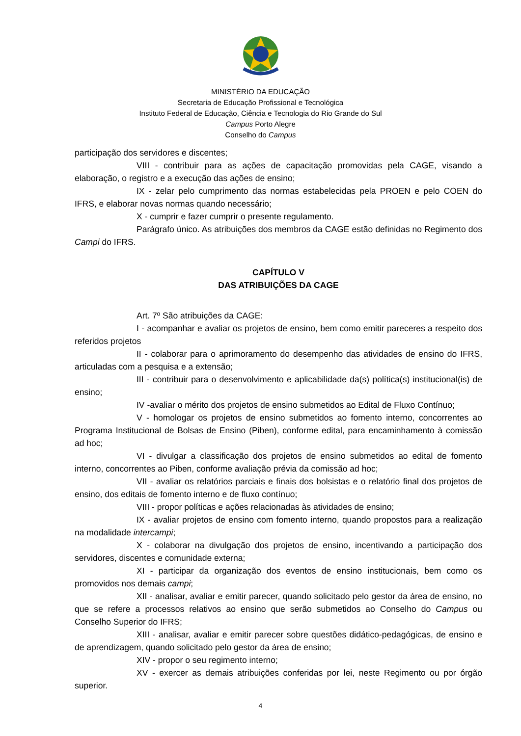MINISTÉRIO DA EDUCAÇÃO
Secretaria de Educação Profissional e Tecnológica
Instituto Federal de Educação, Ciência e Tecnologia do Rio Grande do Sul
Campus Porto Alegre
Conselho do Campus
participação dos servidores e discentes;
VIII - contribuir para as ações de capacitação promovidas pela CAGE, visando a elaboração, o registro e a execução das ações de ensino;
IX - zelar pelo cumprimento das normas estabelecidas pela PROEN e pelo COEN do IFRS, e elaborar novas normas quando necessário;
X - cumprir e fazer cumprir o presente regulamento.
Parágrafo único. As atribuições dos membros da CAGE estão definidas no Regimento dos Campi do IFRS.
CAPÍTULO V
DAS ATRIBUIÇÕES DA CAGE
Art. 7º São atribuições da CAGE:
I - acompanhar e avaliar os projetos de ensino, bem como emitir pareceres a respeito dos referidos projetos
II - colaborar para o aprimoramento do desempenho das atividades de ensino do IFRS, articuladas com a pesquisa e a extensão;
III - contribuir para o desenvolvimento e aplicabilidade da(s) política(s) institucional(is) de ensino;
IV -avaliar o mérito dos projetos de ensino submetidos ao Edital de Fluxo Contínuo;
V - homologar os projetos de ensino submetidos ao fomento interno, concorrentes ao Programa Institucional de Bolsas de Ensino (Piben), conforme edital, para encaminhamento à comissão ad hoc;
VI - divulgar a classificação dos projetos de ensino submetidos ao edital de fomento interno, concorrentes ao Piben, conforme avaliação prévia da comissão ad hoc;
VII - avaliar os relatórios parciais e finais dos bolsistas e o relatório final dos projetos de ensino, dos editais de fomento interno e de fluxo contínuo;
VIII - propor políticas e ações relacionadas às atividades de ensino;
IX - avaliar projetos de ensino com fomento interno, quando propostos para a realização na modalidade intercampi;
X - colaborar na divulgação dos projetos de ensino, incentivando a participação dos servidores, discentes e comunidade externa;
XI - participar da organização dos eventos de ensino institucionais, bem como os promovidos nos demais campi;
XII - analisar, avaliar e emitir parecer, quando solicitado pelo gestor da área de ensino, no que se refere a processos relativos ao ensino que serão submetidos ao Conselho do Campus ou Conselho Superior do IFRS;
XIII - analisar, avaliar e emitir parecer sobre questões didático-pedagógicas, de ensino e de aprendizagem, quando solicitado pelo gestor da área de ensino;
XIV - propor o seu regimento interno;
XV - exercer as demais atribuições conferidas por lei, neste Regimento ou por órgão superior.
4